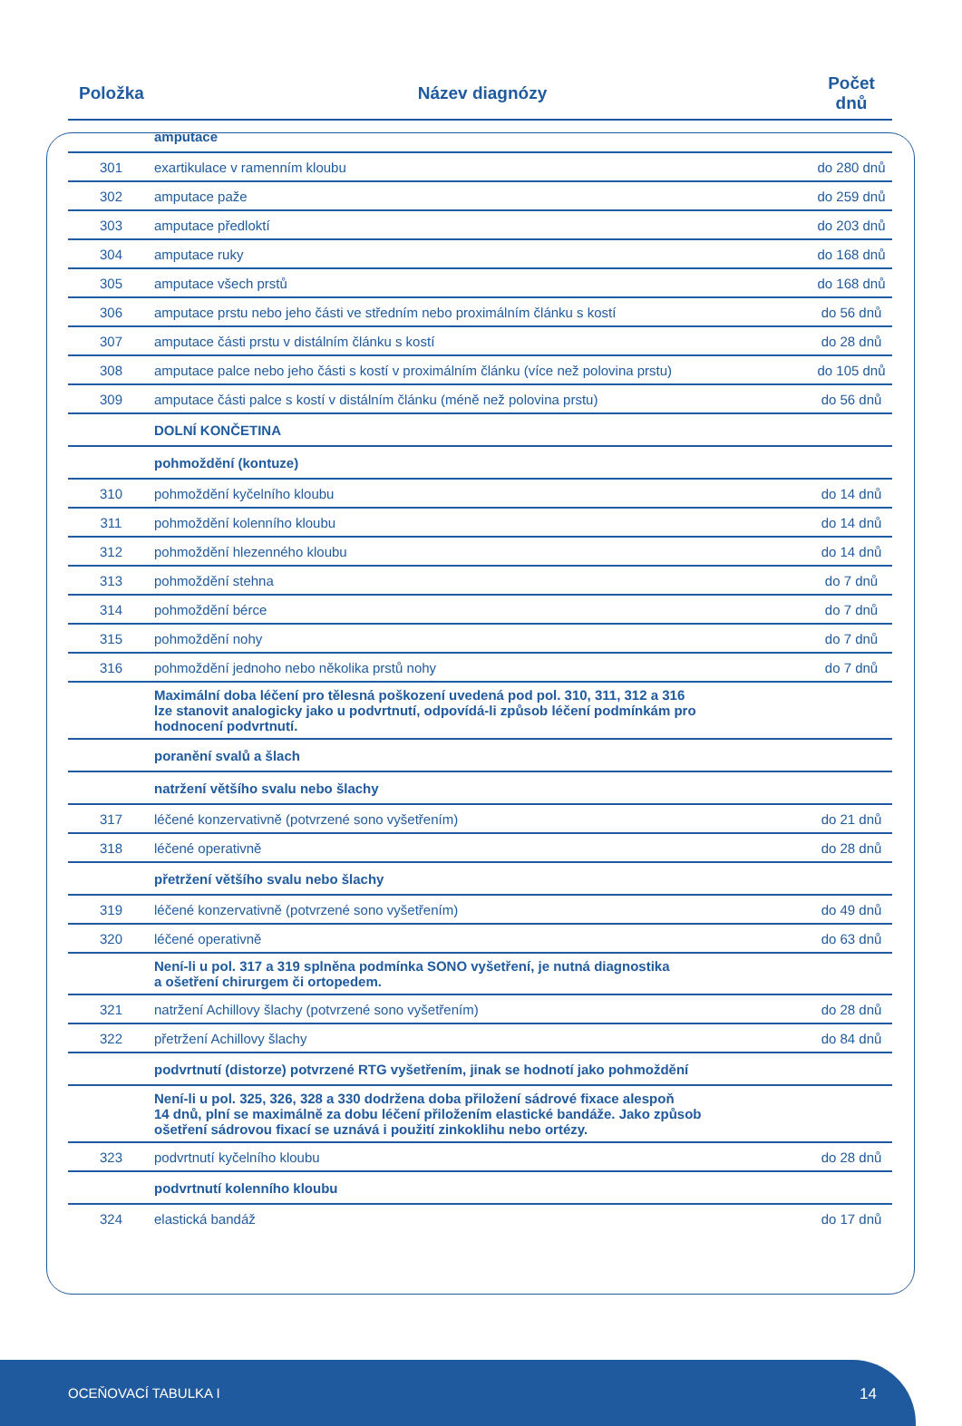| Položka | Název diagnózy | Počet dnů |
| --- | --- | --- |
| | amputace | |
| 301 | exartikulace v ramenním kloubu | do 280 dnů |
| 302 | amputace paže | do 259 dnů |
| 303 | amputace předloktí | do 203 dnů |
| 304 | amputace ruky | do 168 dnů |
| 305 | amputace všech prstů | do 168 dnů |
| 306 | amputace prstu nebo jeho části ve středním nebo proximálním článku s kostí | do 56 dnů |
| 307 | amputace části prstu v distálním článku s kostí | do 28 dnů |
| 308 | amputace palce nebo jeho části s kostí v proximálním článku (více než polovina prstu) | do 105 dnů |
| 309 | amputace části palce s kostí v distálním článku (méně než polovina prstu) | do 56 dnů |
| | DOLNÍ KONČETINA | |
| | pohmoždění (kontuze) | |
| 310 | pohmoždění kyčelního kloubu | do 14 dnů |
| 311 | pohmoždění kolenního kloubu | do 14 dnů |
| 312 | pohmoždění hlezenného kloubu | do 14 dnů |
| 313 | pohmoždění stehna | do 7 dnů |
| 314 | pohmoždění bérce | do 7 dnů |
| 315 | pohmoždění nohy | do 7 dnů |
| 316 | pohmoždění jednoho nebo několika prstů nohy | do 7 dnů |
| | Maximální doba léčení pro tělesná poškození uvedená pod pol. 310, 311, 312 a 316 lze stanovit analogicky jako u podvrtnutí, odpovídá-li způsob léčení podmínkám pro hodnocení podvrtnutí. | |
| | poranění svalů a šlach | |
| | natržení většího svalu nebo šlachy | |
| 317 | léčené konzervativně (potvrzené sono vyšetřením) | do 21 dnů |
| 318 | léčené operativně | do 28 dnů |
| | přetržení většího svalu nebo šlachy | |
| 319 | léčené konzervativně (potvrzené sono vyšetřením) | do 49 dnů |
| 320 | léčené operativně | do 63 dnů |
| | Není-li u pol. 317 a 319 splněna podmínka SONO vyšetření, je nutná diagnostika a ošetření chirurgem či ortopedem. | |
| 321 | natržení Achillovy šlachy (potvrzené sono vyšetřením) | do 28 dnů |
| 322 | přetržení Achillovy šlachy | do 84 dnů |
| | podvrtnutí (distorze) potvrzené RTG vyšetřením, jinak se hodnotí jako pohmoždění | |
| | Není-li u pol. 325, 326, 328 a 330 dodržena doba přiložení sádrové fixace alespoň 14 dnů, plní se maximálně za dobu léčení přiložením elastické bandáže. Jako způsob ošetření sádrovou fixací se uznává i použití zinkoklihu nebo ortézy. | |
| 323 | podvrtnutí kyčelního kloubu | do 28 dnů |
| | podvrtnutí kolenního kloubu | |
| 324 | elastická bandáž | do 17 dnů |
OCEŇOVACÍ TABULKA I 14